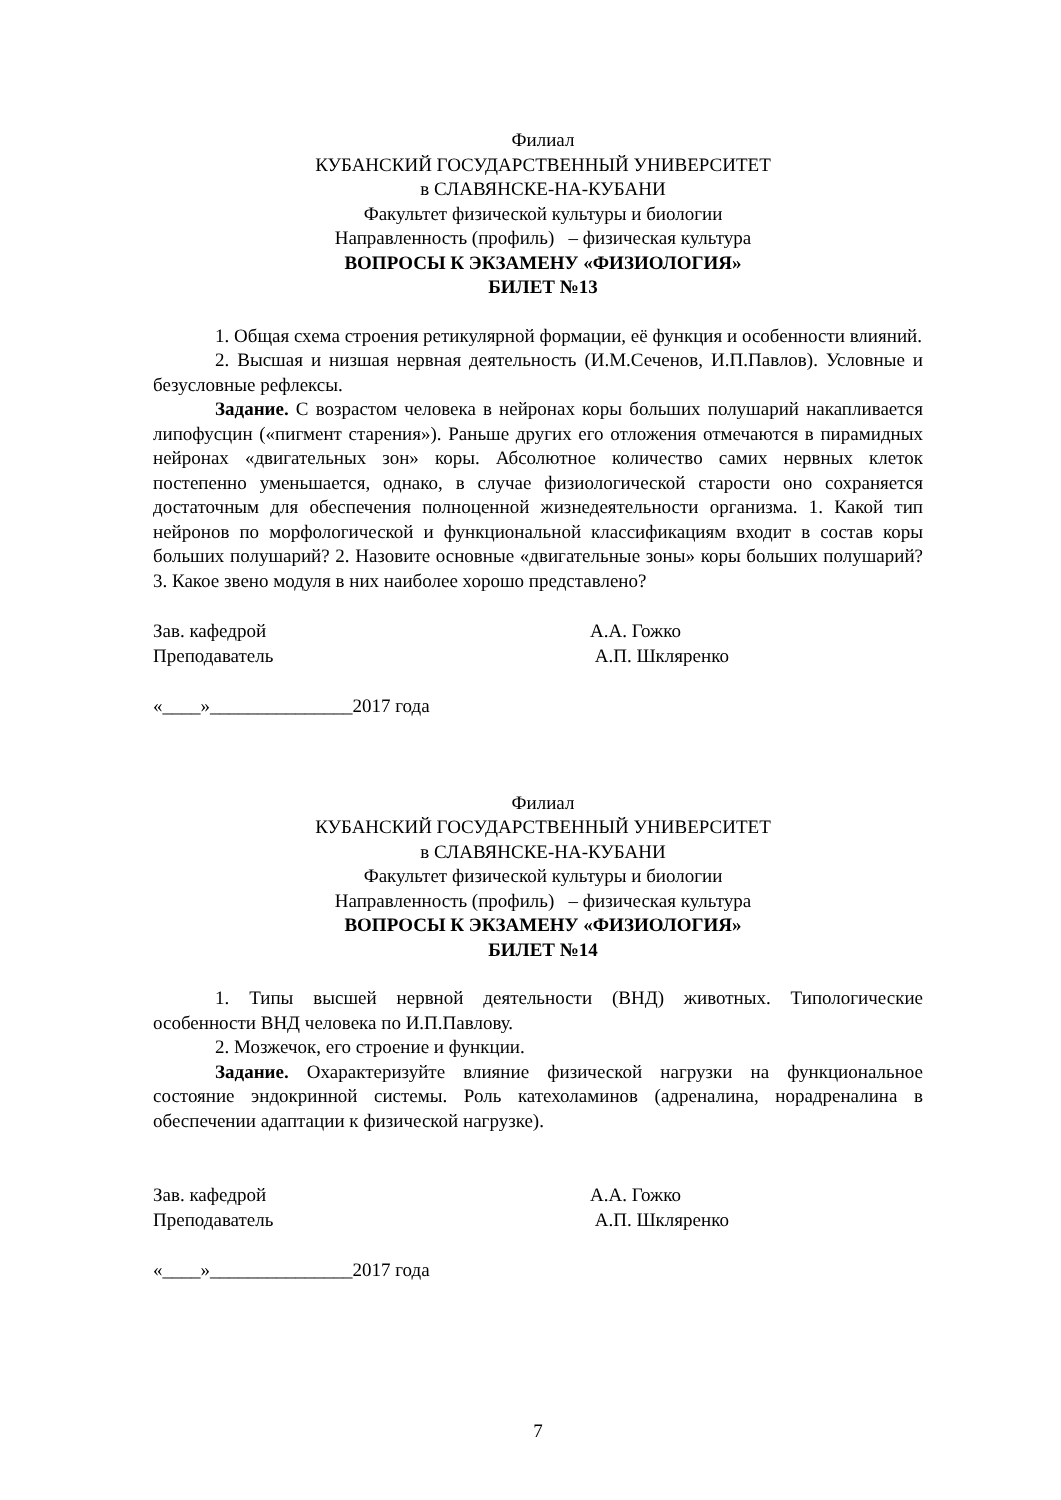Филиал
КУБАНСКИЙ ГОСУДАРСТВЕННЫЙ УНИВЕРСИТЕТ
в СЛАВЯНСКЕ-НА-КУБАНИ
Факультет физической культуры и биологии
Направленность (профиль) – физическая культура
ВОПРОСЫ К ЭКЗАМЕНУ «ФИЗИОЛОГИЯ»
БИЛЕТ №13
1. Общая схема строения ретикулярной формации, её функция и особенности влияний.
2. Высшая и низшая нервная деятельность (И.М.Сеченов, И.П.Павлов). Условные и безусловные рефлексы.
Задание. С возрастом человека в нейронах коры больших полушарий накапливается липофусцин («пигмент старения»). Раньше других его отложения отмечаются в пирамидных нейронах «двигательных зон» коры. Абсолютное количество самих нервных клеток постепенно уменьшается, однако, в случае физиологической старости оно сохраняется достаточным для обеспечения полноценной жизнедеятельности организма. 1. Какой тип нейронов по морфологической и функциональной классификациям входит в состав коры больших полушарий? 2. Назовите основные «двигательные зоны» коры больших полушарий? 3. Какое звено модуля в них наиболее хорошо представлено?
Зав. кафедрой
Преподаватель
А.А. Гожко
А.П. Шкляренко
«____»_______________2017 года
Филиал
КУБАНСКИЙ ГОСУДАРСТВЕННЫЙ УНИВЕРСИТЕТ
в СЛАВЯНСКЕ-НА-КУБАНИ
Факультет физической культуры и биологии
Направленность (профиль) – физическая культура
ВОПРОСЫ К ЭКЗАМЕНУ «ФИЗИОЛОГИЯ»
БИЛЕТ №14
1. Типы высшей нервной деятельности (ВНД) животных. Типологические особенности ВНД человека по И.П.Павлову.
2. Мозжечок, его строение и функции.
Задание. Охарактеризуйте влияние физической нагрузки на функциональное состояние эндокринной системы. Роль катехоламинов (адреналина, норадреналина в обеспечении адаптации к физической нагрузке).
Зав. кафедрой
Преподаватель
А.А. Гожко
А.П. Шкляренко
«____»_______________2017 года
7